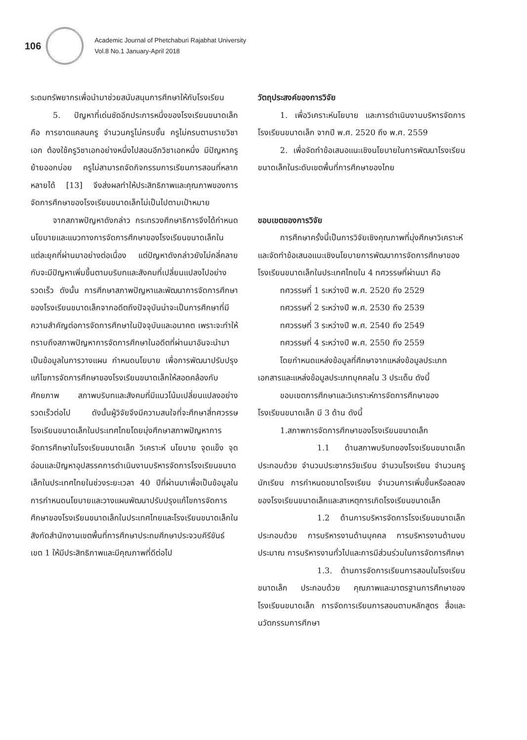106
Academic Journal of Phetchaburi Rajabhat University
Vol.8 No.1 January-April 2018
ระดมทรัพยากรเพื่อนำมาช่วยสนับสนุนการศึกษาให้กับโรงเรียน
5. ปัญหาที่เด่นชัดอีกประการหนึ่งของโรงเรียนขนาดเล็ก คือ การขาดแคลนครู จำนวนครูไม่ครบชั้น ครูไม่ครบตามรายวิชาเอก ต้องใช้ครูวิชาเอกอย่างหนึ่งไปสอนอีกวิชาเอกหนึ่ง มีปัญหาครูย้ายออกบ่อย ครูไม่สามารถจัดกิจกรรมการเรียนการสอนที่หลากหลายได้ [13] จึงส่งผลทำให้ประสิทธิภาพและคุณภาพของการจัดการศึกษาของโรงเรียนขนาดเล็กไม่เป็นไปตามเป้าหมาย
จากสภาพปัญหาดังกล่าว กระทรวงศึกษาธิการจึงได้กำหนดนโยบายและแนวทางการจัดการศึกษาของโรงเรียนขนาดเล็กในแต่ละยุคที่ผ่านมาอย่างต่อเนื่อง แต่ปัญหาดังกล่าวยังไม่คลี่คลายกับจะมีปัญหาเพิ่มขึ้นตามบริบทและสังคมที่เปลี่ยนแปลงไปอย่างรวดเร็ว ดังนั้น การศึกษาสภาพปัญหาและพัฒนาการจัดการศึกษาของโรงเรียนขนาดเล็กจากอดีตถึงปัจจุบันน่าจะเป็นการศึกษาที่มีความสำคัญต่อการจัดการศึกษาในปัจจุบันและอนาคต เพราะจะทำให้ทราบถึงสภาพปัญหาการจัดการศึกษาในอดีตที่ผ่านมาอันจะนำมาเป็นข้อมูลในการวางแผน กำหนดนโยบาย เพื่อการพัฒนาปรับปรุงแก้ไขการจัดการศึกษาของโรงเรียนขนาดเล็กให้สอดคล้องกับศักยภาพ สภาพบริบทและสังคมที่มีแนวโน้มเปลี่ยนแปลงอย่างรวดเร็วต่อไป ดังนั้นผู้วิจัยจึงมีความสนใจที่จะศึกษาสี่ทศวรรษโรงเรียนขนาดเล็กในประเทศไทยโดยมุ่งศึกษาสภาพปัญหาการจัดการศึกษาในโรงเรียนขนาดเล็ก วิเคราะห์ นโยบาย จุดแข็ง จุดอ่อนและปัญหาอุปสรรคการดำเนินงานบริหารจัดการโรงเรียนขนาดเล็กในประเทศไทยในช่วงระยะเวลา 40 ปีที่ผ่านมาเพื่อเป็นข้อมูลในการกำหนดนโยบายและวางแผนพัฒนาปรับปรุงแก้ไขการจัดการศึกษาของโรงเรียนขนาดเล็กในประเทศไทยและโรงเรียนขนาดเล็กในสังกัดสำนักงานเขตพื้นที่การศึกษาประถมศึกษาประจวบคีรีขันธ์ เขต 1 ให้มีประสิทธิภาพและมีคุณภาพที่ดีต่อไป
วัตถุประสงค์ของการวิจัย
1. เพื่อวิเคราะห์นโยบาย และการดำเนินงานบริหารจัดการโรงเรียนขนาดเล็ก จากปี พ.ศ. 2520 ถึง พ.ศ. 2559
2. เพื่อจัดทำข้อเสนอแนะเชิงนโยบายในการพัฒนาโรงเรียนขนาดเล็กในระดับเขตพื้นที่การศึกษาของไทย
ขอบเขตของการวิจัย
การศึกษาครั้งนี้เป็นการวิจัยเชิงคุณภาพที่มุ่งศึกษาวิเคราะห์ และจัดทำข้อเสนอแนะเชิงนโยบายการพัฒนาการจัดการศึกษาของโรงเรียนขนาดเล็กในประเทศไทยใน 4 ทศวรรษที่ผ่านมา คือ
ทศวรรษที่ 1 ระหว่างปี พ.ศ. 2520 ถึง 2529
ทศวรรษที่ 2 ระหว่างปี พ.ศ. 2530 ถึง 2539
ทศวรรษที่ 3 ระหว่างปี พ.ศ. 2540 ถึง 2549
ทศวรรษที่ 4 ระหว่างปี พ.ศ. 2550 ถึง 2559
โดยกำหนดแหล่งข้อมูลที่ศึกษาจากแหล่งข้อมูลประเภทเอกสารและแหล่งข้อมูลประเภทบุคคลใน 3 ประเด็น ดังนี้
ขอบเขตการศึกษาและวิเคราะห์การจัดการศึกษาของโรงเรียนขนาดเล็ก มี 3 ด้าน ดังนี้
1.สภาพการจัดการศึกษาของโรงเรียนขนาดเล็ก
1.1 ด้านสภาพบริบทของโรงเรียนขนาดเล็ก ประกอบด้วย จำนวนประชากรวัยเรียน จำนวนโรงเรียน จำนวนครู นักเรียน การกำหนดขนาดโรงเรียน จำนวนการเพิ่มขึ้นหรือลดลงของโรงเรียนขนาดเล็กและสาเหตุการเกิดโรงเรียนขนาดเล็ก
1.2 ด้านการบริหารจัดการโรงเรียนขนาดเล็ก ประกอบด้วย การบริหารงานด้านบุคคล การบริหารงานด้านงบประมาณ การบริหารงานทั่วไปและการมีส่วนร่วมในการจัดการศึกษา
1.3. ด้านการจัดการเรียนการสอนในโรงเรียนขนาดเล็ก ประกอบด้วย คุณภาพและมาตรฐานการศึกษาของโรงเรียนขนาดเล็ก การจัดการเรียนการสอนตามหลักสูตร สื่อและนวัตกรรมการศึกษา